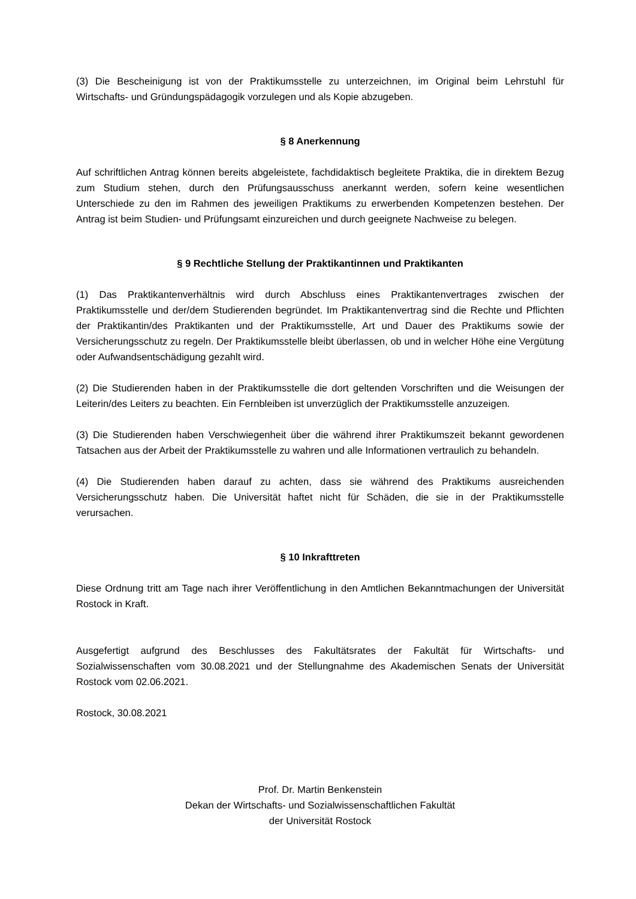(3) Die Bescheinigung ist von der Praktikumsstelle zu unterzeichnen, im Original beim Lehrstuhl für Wirtschafts- und Gründungspädagogik vorzulegen und als Kopie abzugeben.
§ 8 Anerkennung
Auf schriftlichen Antrag können bereits abgeleistete, fachdidaktisch begleitete Praktika, die in direktem Bezug zum Studium stehen, durch den Prüfungsausschuss anerkannt werden, sofern keine wesentlichen Unterschiede zu den im Rahmen des jeweiligen Praktikums zu erwerbenden Kompetenzen bestehen. Der Antrag ist beim Studien- und Prüfungsamt einzureichen und durch geeignete Nachweise zu belegen.
§ 9 Rechtliche Stellung der Praktikantinnen und Praktikanten
(1) Das Praktikantenverhältnis wird durch Abschluss eines Praktikantenvertrages zwischen der Praktikumsstelle und der/dem Studierenden begründet. Im Praktikantenvertrag sind die Rechte und Pflichten der Praktikantin/des Praktikanten und der Praktikumsstelle, Art und Dauer des Praktikums sowie der Versicherungsschutz zu regeln. Der Praktikumsstelle bleibt überlassen, ob und in welcher Höhe eine Vergütung oder Aufwandsentschädigung gezahlt wird.
(2) Die Studierenden haben in der Praktikumsstelle die dort geltenden Vorschriften und die Weisungen der Leiterin/des Leiters zu beachten. Ein Fernbleiben ist unverzüglich der Praktikumsstelle anzuzeigen.
(3) Die Studierenden haben Verschwiegenheit über die während ihrer Praktikumszeit bekannt gewordenen Tatsachen aus der Arbeit der Praktikumsstelle zu wahren und alle Informationen vertraulich zu behandeln.
(4) Die Studierenden haben darauf zu achten, dass sie während des Praktikums ausreichenden Versicherungsschutz haben. Die Universität haftet nicht für Schäden, die sie in der Praktikumsstelle verursachen.
§ 10 Inkrafttreten
Diese Ordnung tritt am Tage nach ihrer Veröffentlichung in den Amtlichen Bekanntmachungen der Universität Rostock in Kraft.
Ausgefertigt aufgrund des Beschlusses des Fakultätsrates der Fakultät für Wirtschafts- und Sozialwissenschaften vom 30.08.2021 und der Stellungnahme des Akademischen Senats der Universität Rostock vom 02.06.2021.
Rostock, 30.08.2021
Prof. Dr. Martin Benkenstein
Dekan der Wirtschafts- und Sozialwissenschaftlichen Fakultät
der Universität Rostock